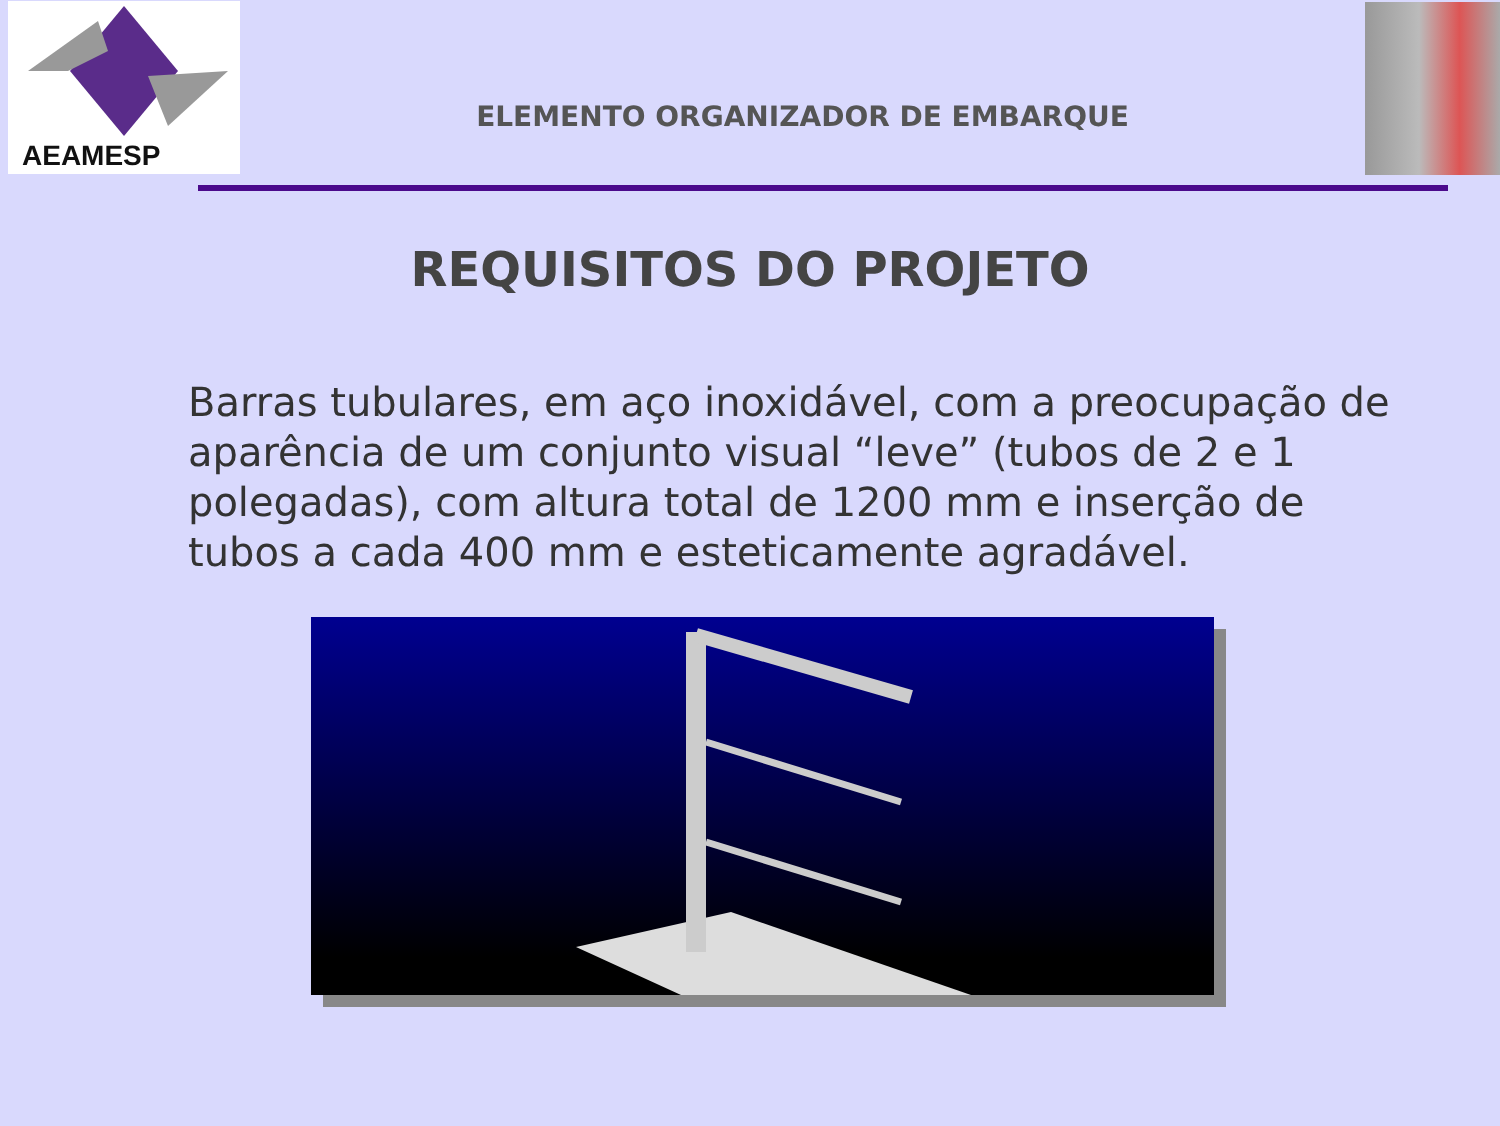AEAMESP
ELEMENTO ORGANIZADOR DE EMBARQUE
REQUISITOS DO PROJETO
Barras tubulares, em aço inoxidável, com a preocupação de aparência de um conjunto visual “leve” (tubos de 2 e 1 polegadas), com altura total de 1200 mm e inserção de tubos a cada 400 mm e esteticamente agradável.